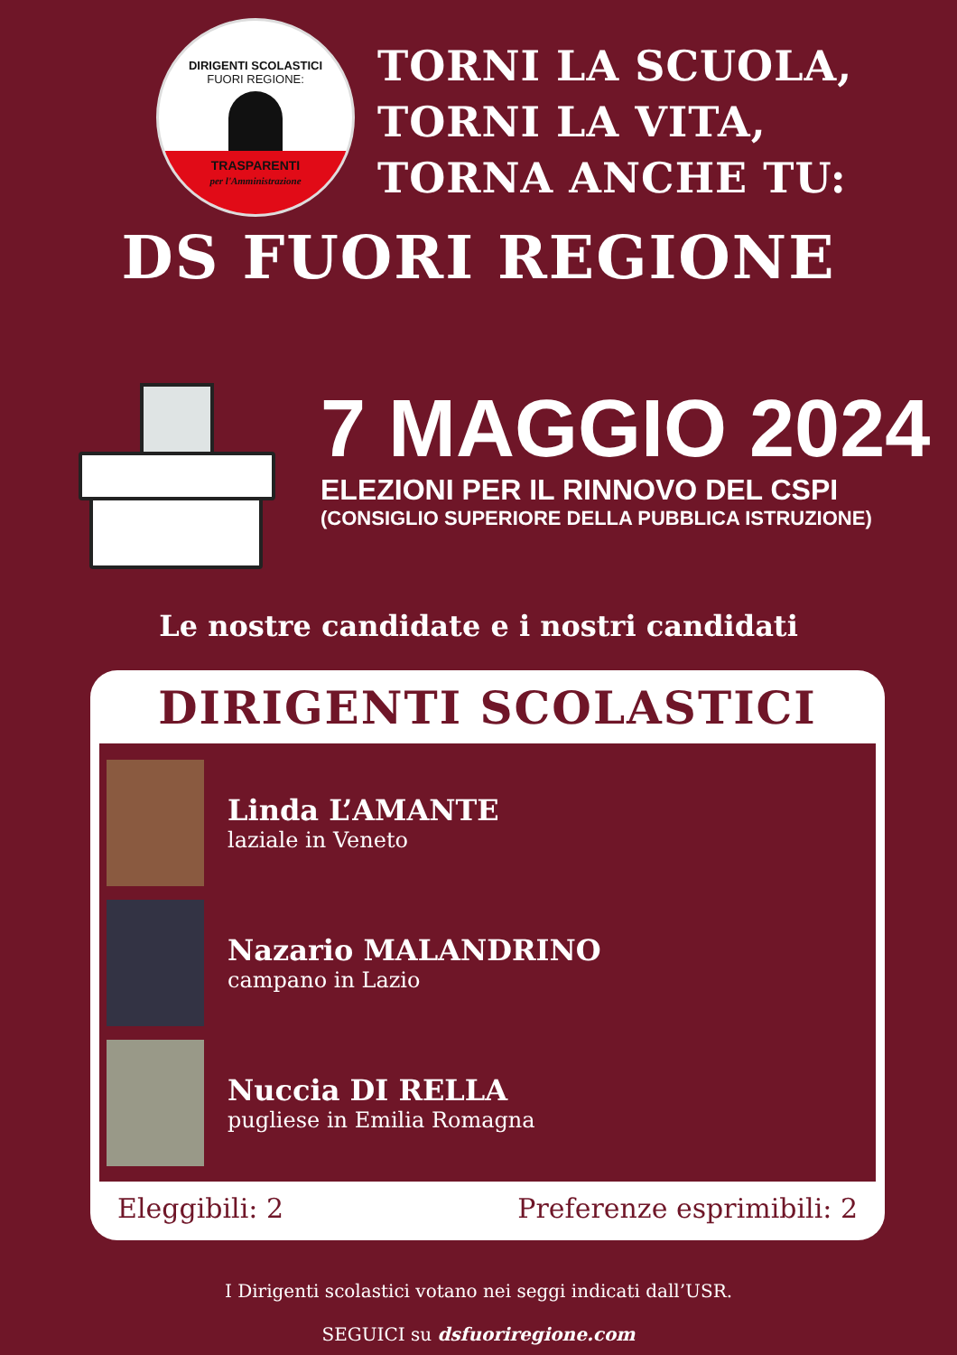DIRIGENTI SCOLASTICI
FUORI REGIONE:
TRASPARENTI
per l'Amministrazione
TORNI LA SCUOLA,
TORNI LA VITA,
TORNA ANCHE TU:
DS FUORI REGIONE
7 MAGGIO 2024
ELEZIONI PER IL RINNOVO DEL CSPI
(CONSIGLIO SUPERIORE DELLA PUBBLICA ISTRUZIONE)
Le nostre candidate e i nostri candidati
DIRIGENTI SCOLASTICI
Linda L’AMANTE
laziale in Veneto
Nazario MALANDRINO
campano in Lazio
Nuccia DI RELLA
pugliese in Emilia Romagna
Eleggibili: 2 Preferenze esprimibili: 2
I Dirigenti scolastici votano nei seggi indicati dall’USR.
SEGUICI su dsfuoriregione.com